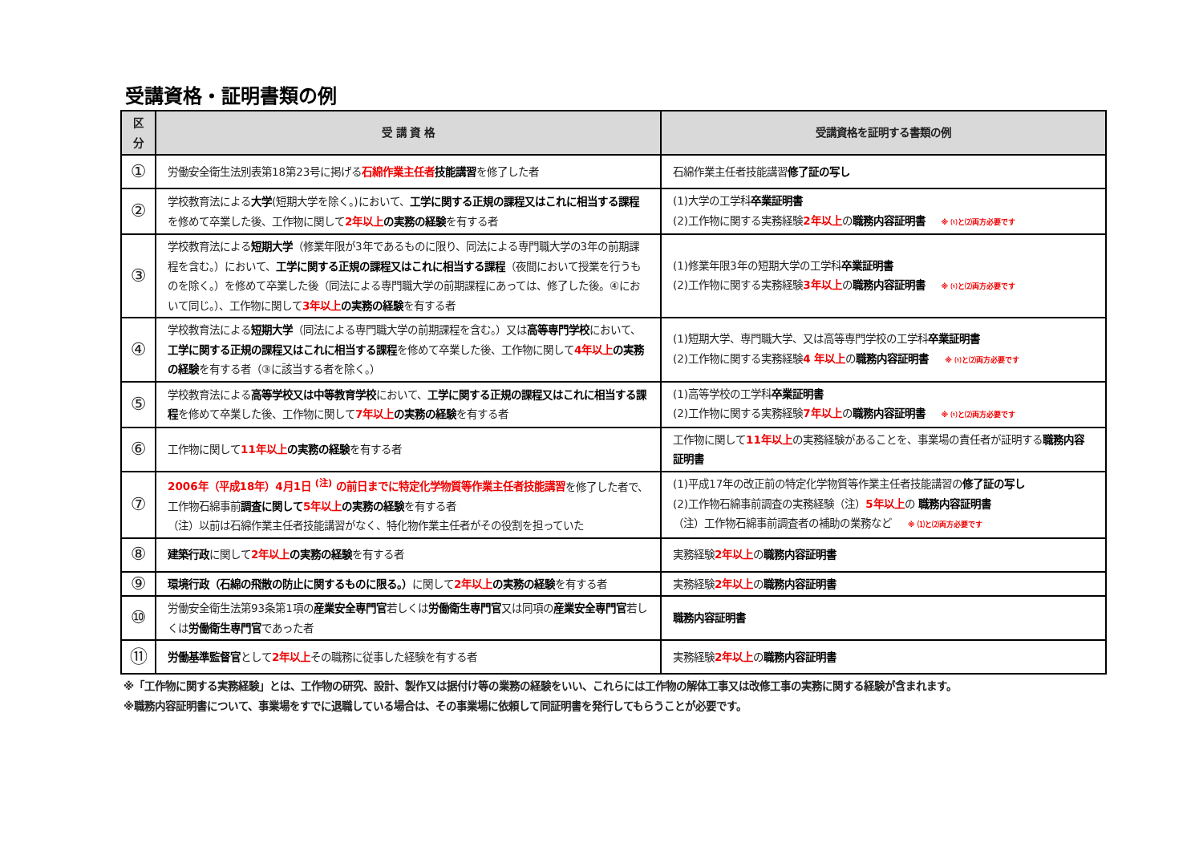受講資格・証明書類の例
| 区分 | 受 講 資 格 | 受講資格を証明する書類の例 |
| --- | --- | --- |
| ① | 労働安全衛生法別表第18第23号に掲げる 石綿作業主任者 技能講習 を修了した者 | 石綿作業主任者技能講習 修了証の写し |
| ② | 学校教育法による 大学 (短期大学を除く。)において、 工学に関する正規の課程又はこれに相当する課程 を修めて卒業した後、工作物に関して 2年以上 の実務の経験 を有する者 | (1)大学の工学科 卒業証明書 (2)工作物に関する実務経験 2年以上 の 職務内容証明書 ※ ⑴と⑵両方必要です |
| ③ | 学校教育法による 短期大学 （修業年限が3年であるものに限り、同法による専門職大学の3年の前期課程を含む。）において、 工学に関する正規の課程又はこれに相当する課程 （夜間において授業を行うものを除く。）を修めて卒業した後（同法による専門職大学の前期課程にあっては、修了した後。④において同じ。）、工作物に関して 3年以上 の実務の経験 を有する者 | (1)修業年限3年の短期大学の工学科 卒業証明書 (2)工作物に関する実務経験 3年以上 の 職務内容証明書 ※ ⑴と⑵両方必要です |
| ④ | 学校教育法による 短期大学 （同法による専門職大学の前期課程を含む。）又は 高等専門学校 において、 工学に関する正規の課程又はこれに相当する課程 を修めて卒業した後、工作物に関して 4年以上 の実務の経験 を有する者（③に該当する者を除く。） | (1)短期大学、専門職大学、又は高等専門学校の工学科 卒業証明書 (2)工作物に関する実務経験 4 年以上 の 職務内容証明書 ※ ⑴と⑵両方必要です |
| ⑤ | 学校教育法による 高等学校又は中等教育学校 において、 工学に関する正規の課程又はこれに相当する課程 を修めて卒業した後、工作物に関して 7年以上 の実務の経験 を有する者 | (1)高等学校の工学科 卒業証明書 (2)工作物に関する実務経験 7年以上 の 職務内容証明書 ※ ⑴と⑵両方必要です |
| ⑥ | 工作物に関して 11年以上 の実務の経験 を有する者 | 工作物に関して 11年以上 の実務経験があることを、事業場の責任者が証明する 職務内容証明書 |
| ⑦ | 2006年（平成18年）4月1日 <sup>(注)</sup> の前日までに特定化学物質等作業主任者技能講習 を修了した者で、工作物石綿事前 調査に関して 5年以上 の実務の経験 を有する者 （注）以前は石綿作業主任者技能講習がなく、特化物作業主任者がその役割を担っていた | (1)平成17年の改正前の特定化学物質等作業主任者技能講習の 修了証の写し (2)工作物石綿事前調査の実務経験（注） 5年以上 の 職務内容証明書 （注）工作物石綿事前調査者の補助の業務など ※ ⑴と⑵両方必要です |
| ⑧ | 建築行政 に関して 2年以上 の実務の経験 を有する者 | 実務経験 2年以上 の 職務内容証明書 |
| ⑨ | 環境行政（石綿の飛散の防止に関するものに限る。） に関して 2年以上 の実務の経験 を有する者 | 実務経験 2年以上 の 職務内容証明書 |
| ⑩ | 労働安全衛生法第93条第1項の 産業安全専門官 若しくは 労働衛生専門官 又は同項の 産業安全専門官 若しくは 労働衛生専門官 であった者 | 職務内容証明書 |
| ⑪ | 労働基準監督官 として 2年以上 その職務に従事した経験を有する者 | 実務経験 2年以上 の 職務内容証明書 |
※「工作物に関する実務経験」とは、工作物の研究、設計、製作又は据付け等の業務の経験をいい、これらには工作物の解体工事又は改修工事の実務に関する経験が含まれます。
※職務内容証明書について、事業場をすでに退職している場合は、その事業場に依頼して同証明書を発行してもらうことが必要です。